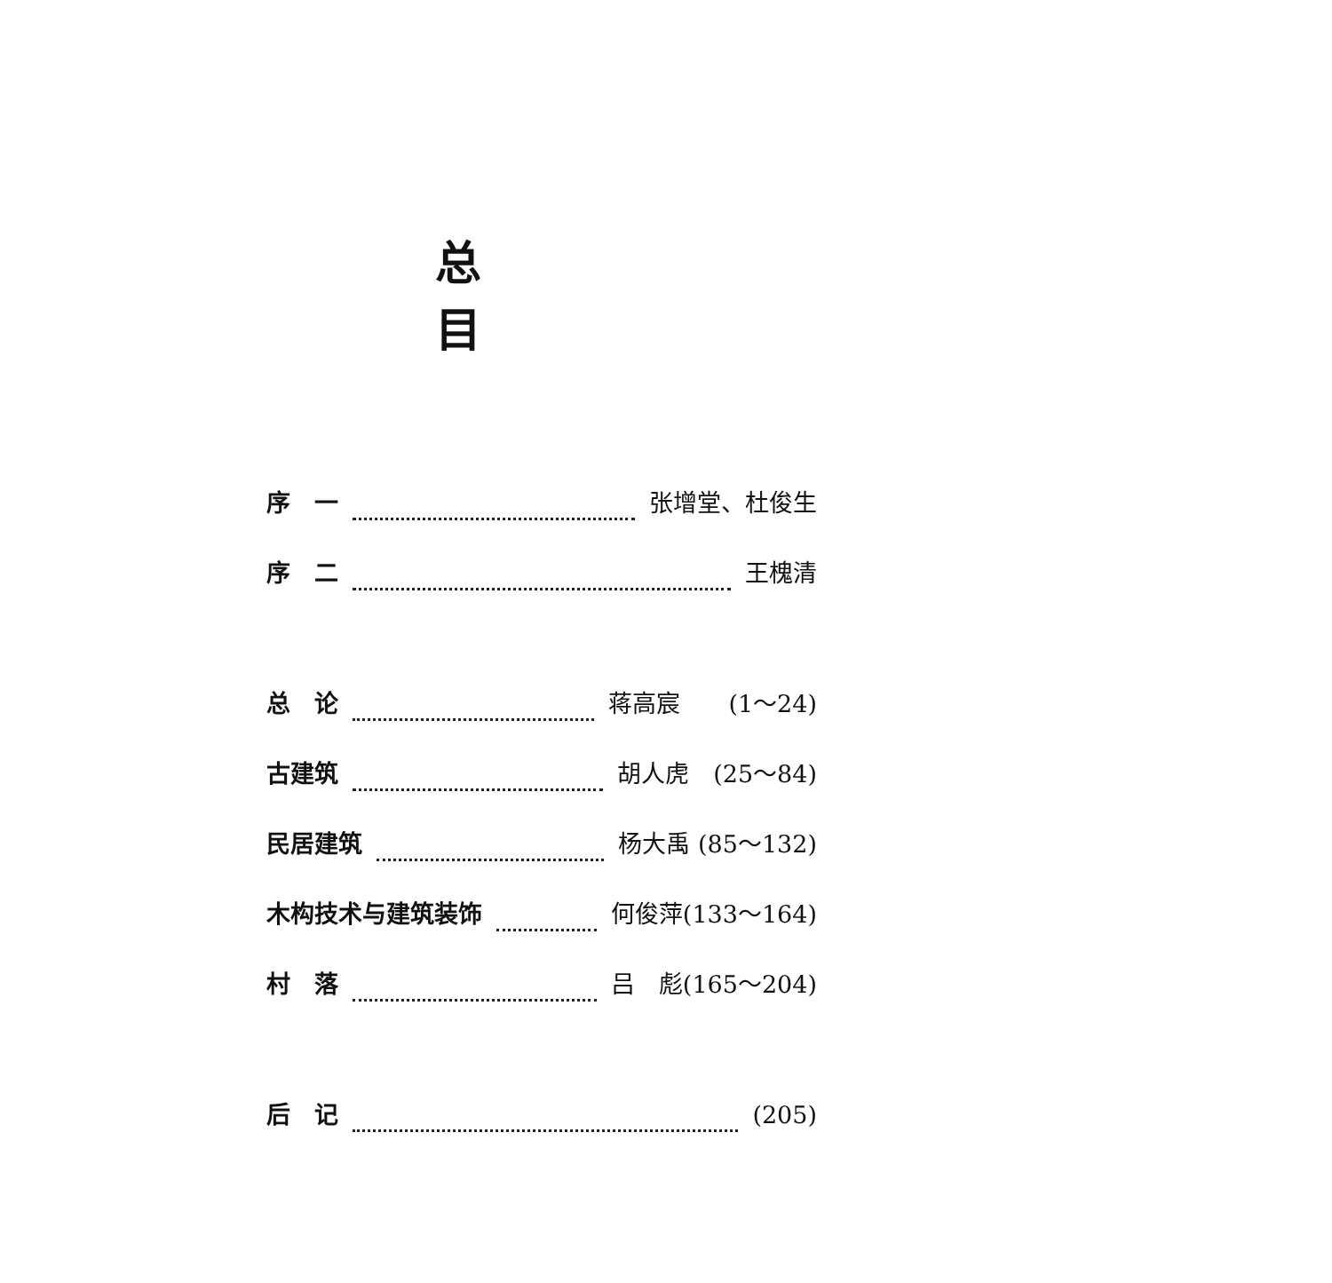总 目
序　一 张增堂、杜俊生
序　二 王槐清
总　论 蒋高宸　　(1～24)
古建筑 胡人虎　(25～84)
民居建筑 杨大禹 (85～132)
木构技术与建筑装饰 何俊萍(133～164)
村　落 吕　彪(165～204)
后　记 (205)